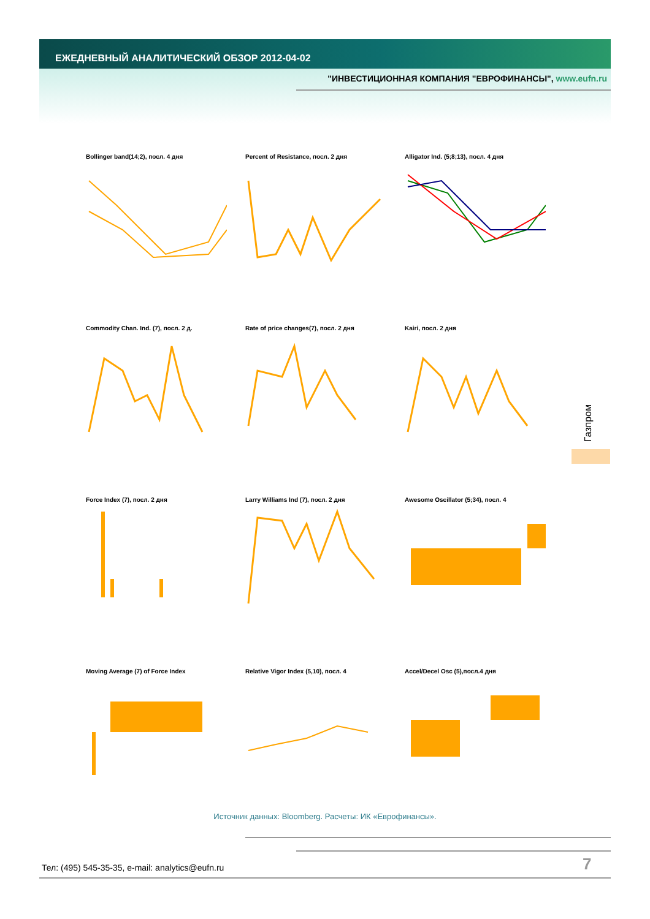ЕЖЕДНЕВНЫЙ АНАЛИТИЧЕСКИЙ ОБЗОР 2012-04-02
"ИНВЕСТИЦИОННАЯ КОМПАНИЯ "ЕВРОФИНАНСЫ", www.eufn.ru
Bollinger band(14;2), посл. 4 дня
Percent of Resistance, посл. 2 дня
Alligator Ind. (5;8;13), посл. 4 дня
Commodity Chan. Ind. (7), посл. 2 д.
Rate of price changes(7), посл. 2 дня
Kairi, посл. 2 дня
Force Index (7), посл. 2 дня
Larry Williams Ind (7), посл. 2 дня
Awesome Oscillator (5;34), посл. 4
Moving Average (7) of Force Index
Relative Vigor Index (5,10), посл. 4
Accel/Decel Osc (5),посл.4 дня
Газпром
Источник данных: Bloomberg. Расчеты: ИК «Еврофинансы».
Тел: (495) 545-35-35, e-mail: analytics@eufn.ru
7